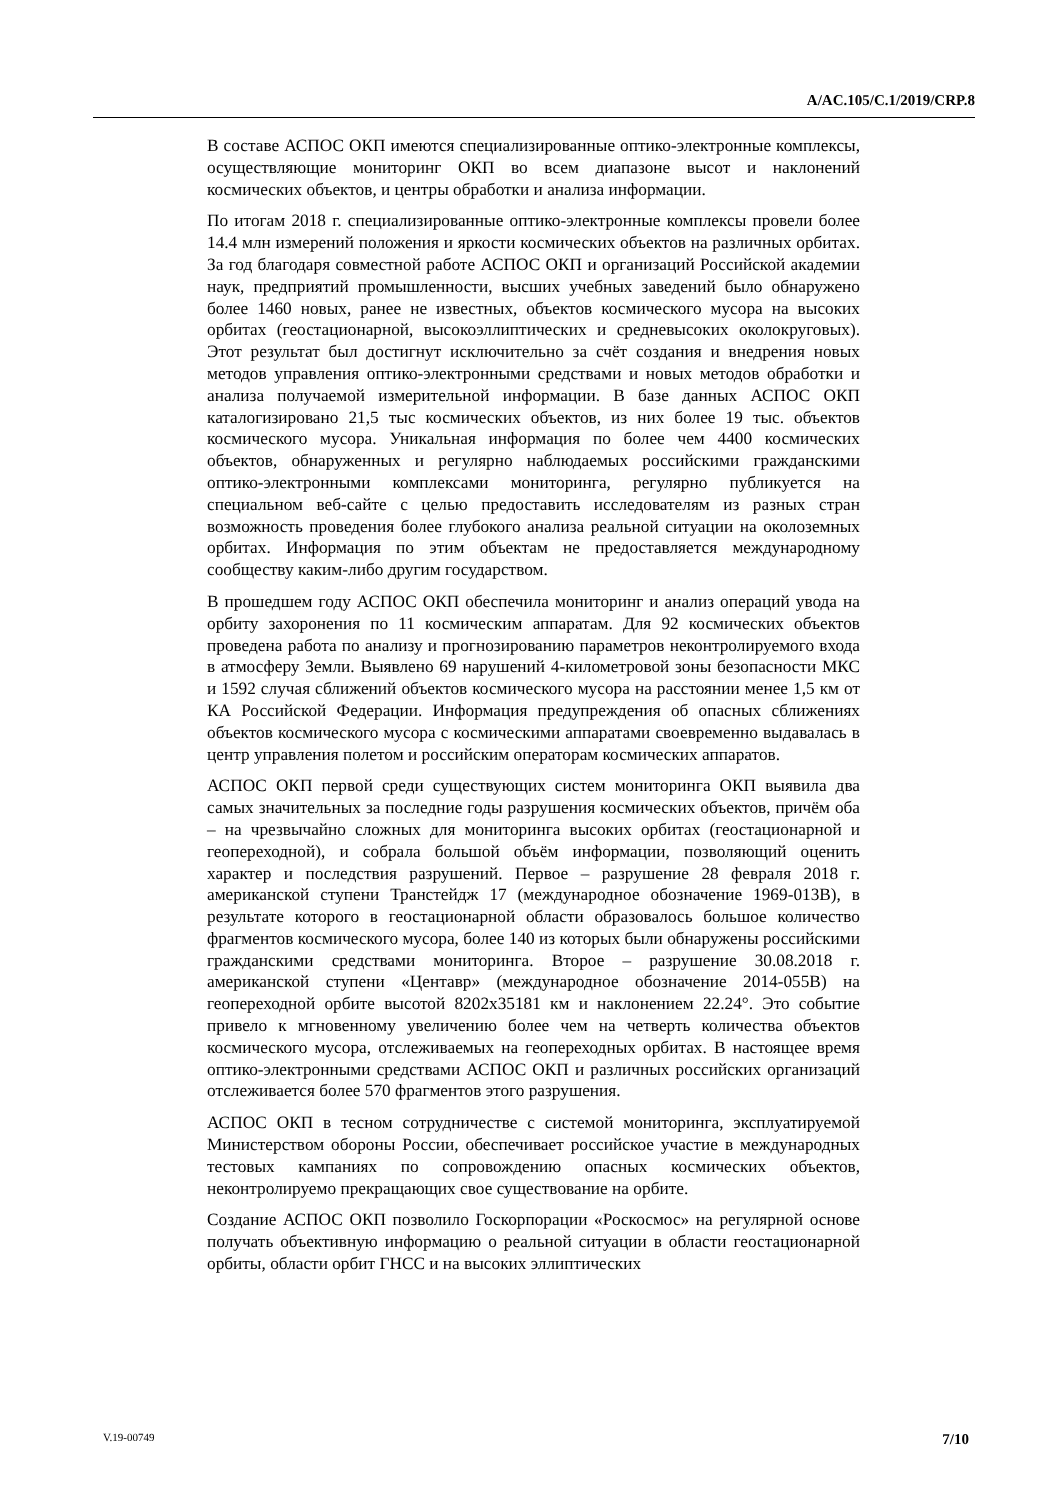A/AC.105/C.1/2019/CRP.8
В составе АСПОС ОКП имеются специализированные оптико-электронные комплексы, осуществляющие мониторинг ОКП во всем диапазоне высот и наклонений космических объектов, и центры обработки и анализа информации.
По итогам 2018 г. специализированные оптико-электронные комплексы провели более 14.4 млн измерений положения и яркости космических объектов на различных орбитах. За год благодаря совместной работе АСПОС ОКП и организаций Российской академии наук, предприятий промышленности, высших учебных заведений было обнаружено более 1460 новых, ранее не известных, объектов космического мусора на высоких орбитах (геостационарной, высокоэллиптических и средневысоких околокруговых). Этот результат был достигнут исключительно за счёт создания и внедрения новых методов управления оптико-электронными средствами и новых методов обработки и анализа получаемой измерительной информации. В базе данных АСПОС ОКП каталогизировано 21,5 тыс космических объектов, из них более 19 тыс. объектов космического мусора. Уникальная информация по более чем 4400 космических объектов, обнаруженных и регулярно наблюдаемых российскими гражданскими оптико-электронными комплексами мониторинга, регулярно публикуется на специальном веб-сайте с целью предоставить исследователям из разных стран возможность проведения более глубокого анализа реальной ситуации на околоземных орбитах. Информация по этим объектам не предоставляется международному сообществу каким-либо другим государством.
В прошедшем году АСПОС ОКП обеспечила мониторинг и анализ операций увода на орбиту захоронения по 11 космическим аппаратам. Для 92 космических объектов проведена работа по анализу и прогнозированию параметров неконтролируемого входа в атмосферу Земли. Выявлено 69 нарушений 4-километровой зоны безопасности МКС и 1592 случая сближений объектов космического мусора на расстоянии менее 1,5 км от КА Российской Федерации. Информация предупреждения об опасных сближениях объектов космического мусора с космическими аппаратами своевременно выдавалась в центр управления полетом и российским операторам космических аппаратов.
АСПОС ОКП первой среди существующих систем мониторинга ОКП выявила два самых значительных за последние годы разрушения космических объектов, причём оба – на чрезвычайно сложных для мониторинга высоких орбитах (геостационарной и геопереходной), и собрала большой объём информации, позволяющий оценить характер и последствия разрушений. Первое – разрушение 28 февраля 2018 г. американской ступени Транстейдж 17 (международное обозначение 1969-013B), в результате которого в геостационарной области образовалось большое количество фрагментов космического мусора, более 140 из которых были обнаружены российскими гражданскими средствами мониторинга. Второе – разрушение 30.08.2018 г. американской ступени «Центавр» (международное обозначение 2014-055B) на геопереходной орбите высотой 8202x35181 км и наклонением 22.24°. Это событие привело к мгновенному увеличению более чем на четверть количества объектов космического мусора, отслеживаемых на геопереходных орбитах. В настоящее время оптико-электронными средствами АСПОС ОКП и различных российских организаций отслеживается более 570 фрагментов этого разрушения.
АСПОС ОКП в тесном сотрудничестве с системой мониторинга, эксплуатируемой Министерством обороны России, обеспечивает российское участие в международных тестовых кампаниях по сопровождению опасных космических объектов, неконтролируемо прекращающих свое существование на орбите.
Создание АСПОС ОКП позволило Госкорпорации «Роскосмос» на регулярной основе получать объективную информацию о реальной ситуации в области геостационарной орбиты, области орбит ГНСС и на высоких эллиптических
V.19-00749 7/10